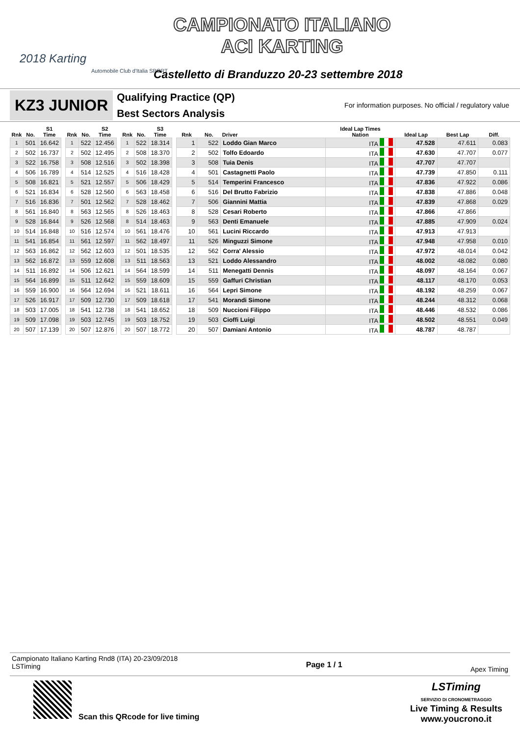2018 Karting
Automobile Club d'Italia SPORT
CAMPIONATO ITALIANO
ACI KARTING
Castelletto di Branduzzo 20-23 settembre 2018
KZ3 JUNIOR
Qualifying Practice (QP)
Best Sectors Analysis
For information purposes. No official / regulatory value
| Rnk | No. | S1 Time |
| --- | --- | --- |
| 1 | 501 | 16.642 |
| 2 | 502 | 16.737 |
| 3 | 522 | 16.758 |
| 4 | 506 | 16.789 |
| 5 | 508 | 16.821 |
| 6 | 521 | 16.834 |
| 7 | 516 | 16.836 |
| 8 | 561 | 16.840 |
| 9 | 528 | 16.844 |
| 10 | 514 | 16.848 |
| 11 | 541 | 16.854 |
| 12 | 563 | 16.862 |
| 13 | 562 | 16.872 |
| 14 | 511 | 16.892 |
| 15 | 564 | 16.899 |
| 16 | 559 | 16.900 |
| 17 | 526 | 16.917 |
| 18 | 503 | 17.005 |
| 19 | 509 | 17.098 |
| 20 | 507 | 17.139 |
| Rnk | No. | S2 Time |
| --- | --- | --- |
| 1 | 522 | 12.456 |
| 2 | 502 | 12.495 |
| 3 | 508 | 12.516 |
| 4 | 514 | 12.525 |
| 5 | 521 | 12.557 |
| 6 | 528 | 12.560 |
| 7 | 501 | 12.562 |
| 8 | 563 | 12.565 |
| 9 | 526 | 12.568 |
| 10 | 516 | 12.574 |
| 11 | 561 | 12.597 |
| 12 | 562 | 12.603 |
| 13 | 559 | 12.608 |
| 14 | 506 | 12.621 |
| 15 | 511 | 12.642 |
| 16 | 564 | 12.694 |
| 17 | 509 | 12.730 |
| 18 | 541 | 12.738 |
| 19 | 503 | 12.745 |
| 20 | 507 | 12.876 |
| Rnk | No. | S3 Time |
| --- | --- | --- |
| 1 | 522 | 18.314 |
| 2 | 508 | 18.370 |
| 3 | 502 | 18.398 |
| 4 | 516 | 18.428 |
| 5 | 506 | 18.429 |
| 6 | 563 | 18.458 |
| 7 | 528 | 18.462 |
| 8 | 526 | 18.463 |
| 8 | 514 | 18.463 |
| 10 | 561 | 18.476 |
| 11 | 562 | 18.497 |
| 12 | 501 | 18.535 |
| 13 | 511 | 18.563 |
| 14 | 564 | 18.599 |
| 15 | 559 | 18.609 |
| 16 | 521 | 18.611 |
| 17 | 509 | 18.618 |
| 18 | 541 | 18.652 |
| 19 | 503 | 18.752 |
| 20 | 507 | 18.772 |
| Rnk | No. | Driver | Ideal Lap Times Nation | Ideal Lap | Best Lap | Diff. |
| --- | --- | --- | --- | --- | --- | --- |
| 1 | 522 | Loddo Gian Marco | ITA | 47.528 | 47.611 | 0.083 |
| 2 | 502 | Tolfo Edoardo | ITA | 47.630 | 47.707 | 0.077 |
| 3 | 508 | Tuia Denis | ITA | 47.707 | 47.707 | |
| 4 | 501 | Castagnetti Paolo | ITA | 47.739 | 47.850 | 0.111 |
| 5 | 514 | Temperini Francesco | ITA | 47.836 | 47.922 | 0.086 |
| 6 | 516 | Del Brutto Fabrizio | ITA | 47.838 | 47.886 | 0.048 |
| 7 | 506 | Giannini Mattia | ITA | 47.839 | 47.868 | 0.029 |
| 8 | 528 | Cesari Roberto | ITA | 47.866 | 47.866 | |
| 9 | 563 | Denti Emanuele | ITA | 47.885 | 47.909 | 0.024 |
| 10 | 561 | Lucini Riccardo | ITA | 47.913 | 47.913 | |
| 11 | 526 | Minguzzi Simone | ITA | 47.948 | 47.958 | 0.010 |
| 12 | 562 | Corra' Alessio | ITA | 47.972 | 48.014 | 0.042 |
| 13 | 521 | Loddo Alessandro | ITA | 48.002 | 48.082 | 0.080 |
| 14 | 511 | Menegatti Dennis | ITA | 48.097 | 48.164 | 0.067 |
| 15 | 559 | Gaffuri Christian | ITA | 48.117 | 48.170 | 0.053 |
| 16 | 564 | Lepri Simone | ITA | 48.192 | 48.259 | 0.067 |
| 17 | 541 | Morandi Simone | ITA | 48.244 | 48.312 | 0.068 |
| 18 | 509 | Nuccioni Filippo | ITA | 48.446 | 48.532 | 0.086 |
| 19 | 503 | Cioffi Luigi | ITA | 48.502 | 48.551 | 0.049 |
| 20 | 507 | Damiani Antonio | ITA | 48.787 | 48.787 | |
Campionato Italiano Karting Rnd8 (ITA) 20-23/09/2018
LSTiming
Page 1 / 1
Apex Timing
Scan this QRcode for live timing
LSTiming
SERVIZIO DI CRONOMETRAGGIO
Live Timing & Results
www.youcrono.it